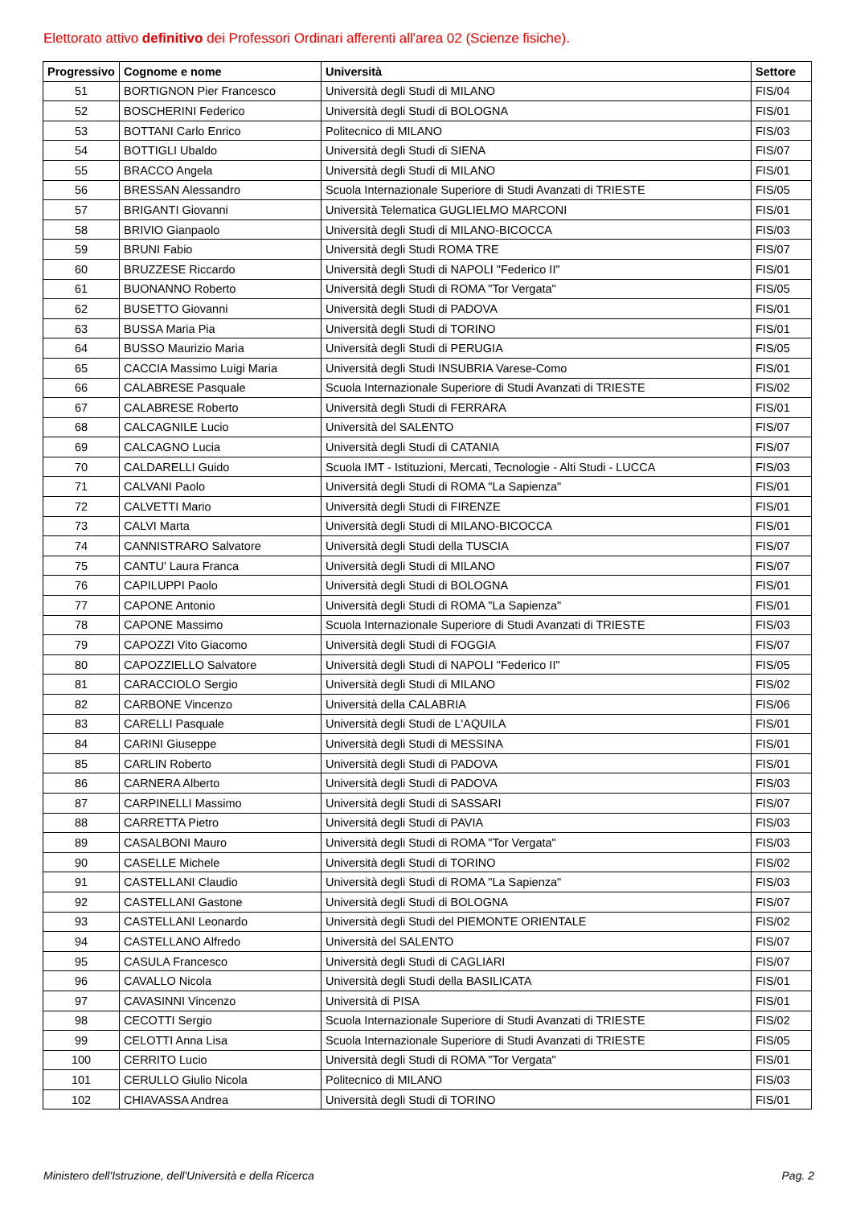Elettorato attivo definitivo dei Professori Ordinari afferenti all'area 02 (Scienze fisiche).
| Progressivo | Cognome e nome | Università | Settore |
| --- | --- | --- | --- |
| 51 | BORTIGNON Pier Francesco | Università degli Studi di MILANO | FIS/04 |
| 52 | BOSCHERINI Federico | Università degli Studi di BOLOGNA | FIS/01 |
| 53 | BOTTANI Carlo Enrico | Politecnico di MILANO | FIS/03 |
| 54 | BOTTIGLI Ubaldo | Università degli Studi di SIENA | FIS/07 |
| 55 | BRACCO Angela | Università degli Studi di MILANO | FIS/01 |
| 56 | BRESSAN Alessandro | Scuola Internazionale Superiore di Studi Avanzati di TRIESTE | FIS/05 |
| 57 | BRIGANTI Giovanni | Università Telematica GUGLIELMO MARCONI | FIS/01 |
| 58 | BRIVIO Gianpaolo | Università degli Studi di MILANO-BICOCCA | FIS/03 |
| 59 | BRUNI Fabio | Università degli Studi ROMA TRE | FIS/07 |
| 60 | BRUZZESE Riccardo | Università degli Studi di NAPOLI "Federico II" | FIS/01 |
| 61 | BUONANNO Roberto | Università degli Studi di ROMA "Tor Vergata" | FIS/05 |
| 62 | BUSETTO Giovanni | Università degli Studi di PADOVA | FIS/01 |
| 63 | BUSSA Maria Pia | Università degli Studi di TORINO | FIS/01 |
| 64 | BUSSO Maurizio Maria | Università degli Studi di PERUGIA | FIS/05 |
| 65 | CACCIA Massimo Luigi Maria | Università degli Studi INSUBRIA Varese-Como | FIS/01 |
| 66 | CALABRESE Pasquale | Scuola Internazionale Superiore di Studi Avanzati di TRIESTE | FIS/02 |
| 67 | CALABRESE Roberto | Università degli Studi di FERRARA | FIS/01 |
| 68 | CALCAGNILE Lucio | Università del SALENTO | FIS/07 |
| 69 | CALCAGNO Lucia | Università degli Studi di CATANIA | FIS/07 |
| 70 | CALDARELLI Guido | Scuola IMT - Istituzioni, Mercati, Tecnologie - Alti Studi - LUCCA | FIS/03 |
| 71 | CALVANI Paolo | Università degli Studi di ROMA "La Sapienza" | FIS/01 |
| 72 | CALVETTI Mario | Università degli Studi di FIRENZE | FIS/01 |
| 73 | CALVI Marta | Università degli Studi di MILANO-BICOCCA | FIS/01 |
| 74 | CANNISTRARO Salvatore | Università degli Studi della TUSCIA | FIS/07 |
| 75 | CANTU' Laura Franca | Università degli Studi di MILANO | FIS/07 |
| 76 | CAPILUPPI Paolo | Università degli Studi di BOLOGNA | FIS/01 |
| 77 | CAPONE Antonio | Università degli Studi di ROMA "La Sapienza" | FIS/01 |
| 78 | CAPONE Massimo | Scuola Internazionale Superiore di Studi Avanzati di TRIESTE | FIS/03 |
| 79 | CAPOZZI Vito Giacomo | Università degli Studi di FOGGIA | FIS/07 |
| 80 | CAPOZZIELLO Salvatore | Università degli Studi di NAPOLI "Federico II" | FIS/05 |
| 81 | CARACCIOLO Sergio | Università degli Studi di MILANO | FIS/02 |
| 82 | CARBONE Vincenzo | Università della CALABRIA | FIS/06 |
| 83 | CARELLI Pasquale | Università degli Studi de L'AQUILA | FIS/01 |
| 84 | CARINI Giuseppe | Università degli Studi di MESSINA | FIS/01 |
| 85 | CARLIN Roberto | Università degli Studi di PADOVA | FIS/01 |
| 86 | CARNERA Alberto | Università degli Studi di PADOVA | FIS/03 |
| 87 | CARPINELLI Massimo | Università degli Studi di SASSARI | FIS/07 |
| 88 | CARRETTA Pietro | Università degli Studi di PAVIA | FIS/03 |
| 89 | CASALBONI Mauro | Università degli Studi di ROMA "Tor Vergata" | FIS/03 |
| 90 | CASELLE Michele | Università degli Studi di TORINO | FIS/02 |
| 91 | CASTELLANI Claudio | Università degli Studi di ROMA "La Sapienza" | FIS/03 |
| 92 | CASTELLANI Gastone | Università degli Studi di BOLOGNA | FIS/07 |
| 93 | CASTELLANI Leonardo | Università degli Studi del PIEMONTE ORIENTALE | FIS/02 |
| 94 | CASTELLANO Alfredo | Università del SALENTO | FIS/07 |
| 95 | CASULA Francesco | Università degli Studi di CAGLIARI | FIS/07 |
| 96 | CAVALLO Nicola | Università degli Studi della BASILICATA | FIS/01 |
| 97 | CAVASINNI Vincenzo | Università di PISA | FIS/01 |
| 98 | CECOTTI Sergio | Scuola Internazionale Superiore di Studi Avanzati di TRIESTE | FIS/02 |
| 99 | CELOTTI Anna Lisa | Scuola Internazionale Superiore di Studi Avanzati di TRIESTE | FIS/05 |
| 100 | CERRITO Lucio | Università degli Studi di ROMA "Tor Vergata" | FIS/01 |
| 101 | CERULLO Giulio Nicola | Politecnico di MILANO | FIS/03 |
| 102 | CHIAVASSA Andrea | Università degli Studi di TORINO | FIS/01 |
Ministero dell'Istruzione, dell'Università e della Ricerca
Pag. 2